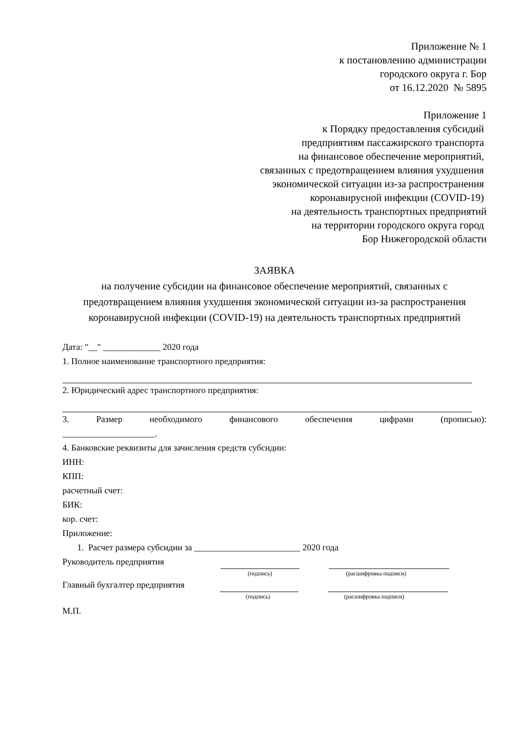Приложение № 1
к постановлению администрации
городского округа г. Бор
от 16.12.2020 № 5895
Приложение 1
к Порядку предоставления субсидий
предприятиям пассажирского транспорта
на финансовое обеспечение мероприятий,
связанных с предотвращением влияния ухудшения
экономической ситуации из-за распространения
коронавирусной инфекции (COVID-19)
на деятельность транспортных предприятий
на территории городского округа город
Бор Нижегородской области
ЗАЯВКА
на получение субсидии на финансовое обеспечение мероприятий, связанных с предотвращением влияния ухудшения экономической ситуации из-за распространения коронавирусной инфекции (COVID-19) на деятельность транспортных предприятий
Дата: "__" _____________ 2020 года
1. Полное наименование транспортного предприятия:
2. Юридический адрес транспортного предприятия:
3. Размер необходимого финансового обеспечения цифрами (прописью):
_____________________.
4. Банковские реквизиты для зачисления средств субсидии:
ИНН:
КПП:
расчетный счет:
БИК:
кор. счет:
Приложение:
1. Расчет размера субсидии за ________________________ 2020 года
Руководитель предприятия
(подпись) (расшифровка подписи)
Главный бухгалтер предприятия
(подпись) (расшифровка подписи)
М.П.